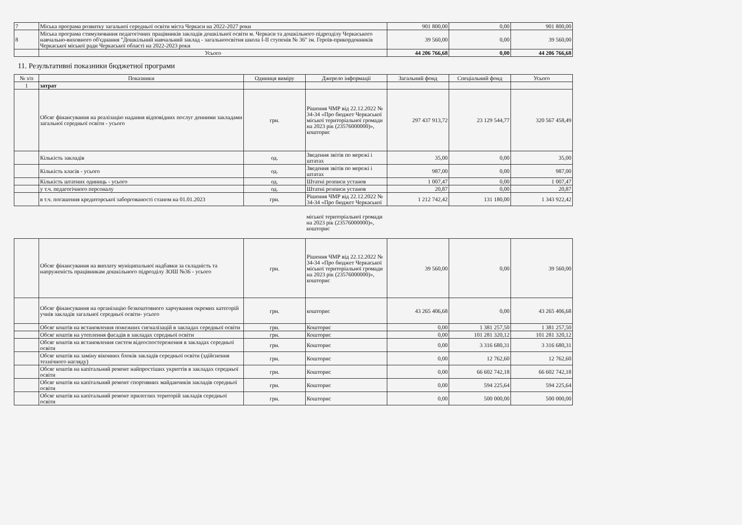| 7 | Міська програма розвитку загальної середньої освіти міста Черкаси на 2022-2027 роки | 901 800,00 | 0,00 | 901 800,00 |
| 8 | Міська програма стимулювання педагогічних працівників закладів дошкільної освіти м. Черкаси та дошкільного підрозділу Черкаського навчально-виховного об'єднання "Дошкільний навчальний заклад - загальноосвітня школа І-ІІ ступенів № 36" ім. Героїв-прикордонників Черкаської міської ради Черкаської області на 2022-2023 роки | 39 560,00 | 0,00 | 39 560,00 |
| | Усього | 44 206 766,68 | 0,00 | 44 206 766,68 |
11. Результативні показники бюджетної програми
| № з/п | Показники | Одиниця виміру | Джерело інформації | Загальний фонд | Спеціальний фонд | Усього |
| --- | --- | --- | --- | --- | --- | --- |
| 1 | затрат | | | | | |
| | Обсяг фінансування на реалізацію надання відповідних послуг денними закладами загальної середньої освіти - усього | грн. | Рішення ЧМР від 22.12.2022 № 34-34 «Про бюджет Черкаської міської територіальної громади на 2023 рік (23576000000)», кошторис | 297 437 913,72 | 23 129 544,77 | 320 567 458,49 |
| | Кількість закладів | од. | Зведення звітів по мережі і штатах | 35,00 | 0,00 | 35,00 |
| | Кількість класів - усього | од. | Зведення звітів по мережі і штатах | 987,00 | 0,00 | 987,00 |
| | Кількість штатних одиниць - усього | од. | Штатні розписи установ | 1 007,47 | 0,00 | 1 007,47 |
| | у т.ч. педагогічного персоналу | од. | Штатні розписи установ | 20,87 | 0,00 | 20,87 |
| | в т.ч. погашення кредиторської заборгованості станом на 01.01.2023 | грн. | Рішення ЧМР від 22.12.2022 № 34-34 «Про бюджет Черкаської | 1 212 742,42 | 131 180,00 | 1 343 922,42 |
| | | | міської територіальної громади на 2023 рік (23576000000)», кошторис | | | |
| | Обсяг фінансування на виплату муніципальної надбавки за складність та напруженість працівникам дошкільного підрозділу ЗОШ №36 - усього | грн. | Рішення ЧМР від 22.12.2022 № 34-34 «Про бюджет Черкаської міської територіальної громади на 2023 рік (23576000000)», кошторис | 39 560,00 | 0,00 | 39 560,00 |
| | Обсяг фінансування на організацію безкоштовного харчування окремих категорій учнів закладів загальної середньої освіти- усього | грн. | кошторис | 43 265 406,68 | 0,00 | 43 265 406,68 |
| | Обсяг коштів на встановлення пожежних сигналізацій в закладах середньої освіти | грн. | Кошторис | 0,00 | 1 381 257,50 | 1 381 257,50 |
| | Обсяг коштів на утеплення фасадів в закладах середньої освіти | грн. | Кошторис | 0,00 | 101 281 320,12 | 101 281 320,12 |
| | Обсяг коштів на встановлення систем відеоспостереження в закладах середньої освіти | грн. | Кошторис | 0,00 | 3 316 680,31 | 3 316 680,31 |
| | Обсяг коштів на заміну віконних блоків закладів середньої освіти (здійснення технічного нагляду) | грн. | Кошторис | 0,00 | 12 762,60 | 12 762,60 |
| | Обсяг коштів на капітальний ремонт найпростіших укриттів в закладах середньої освіти | грн. | Кошторис | 0,00 | 66 602 742,18 | 66 602 742,18 |
| | Обсяг коштів на капітальний ремонт спортивних майданчиків закладів середньої освіти | грн. | Кошторис | 0,00 | 594 225,64 | 594 225,64 |
| | Обсяг коштів на капітальний ремонт прилеглих територій закладів середньої освіти | грн. | Кошторис | 0,00 | 500 000,00 | 500 000,00 |